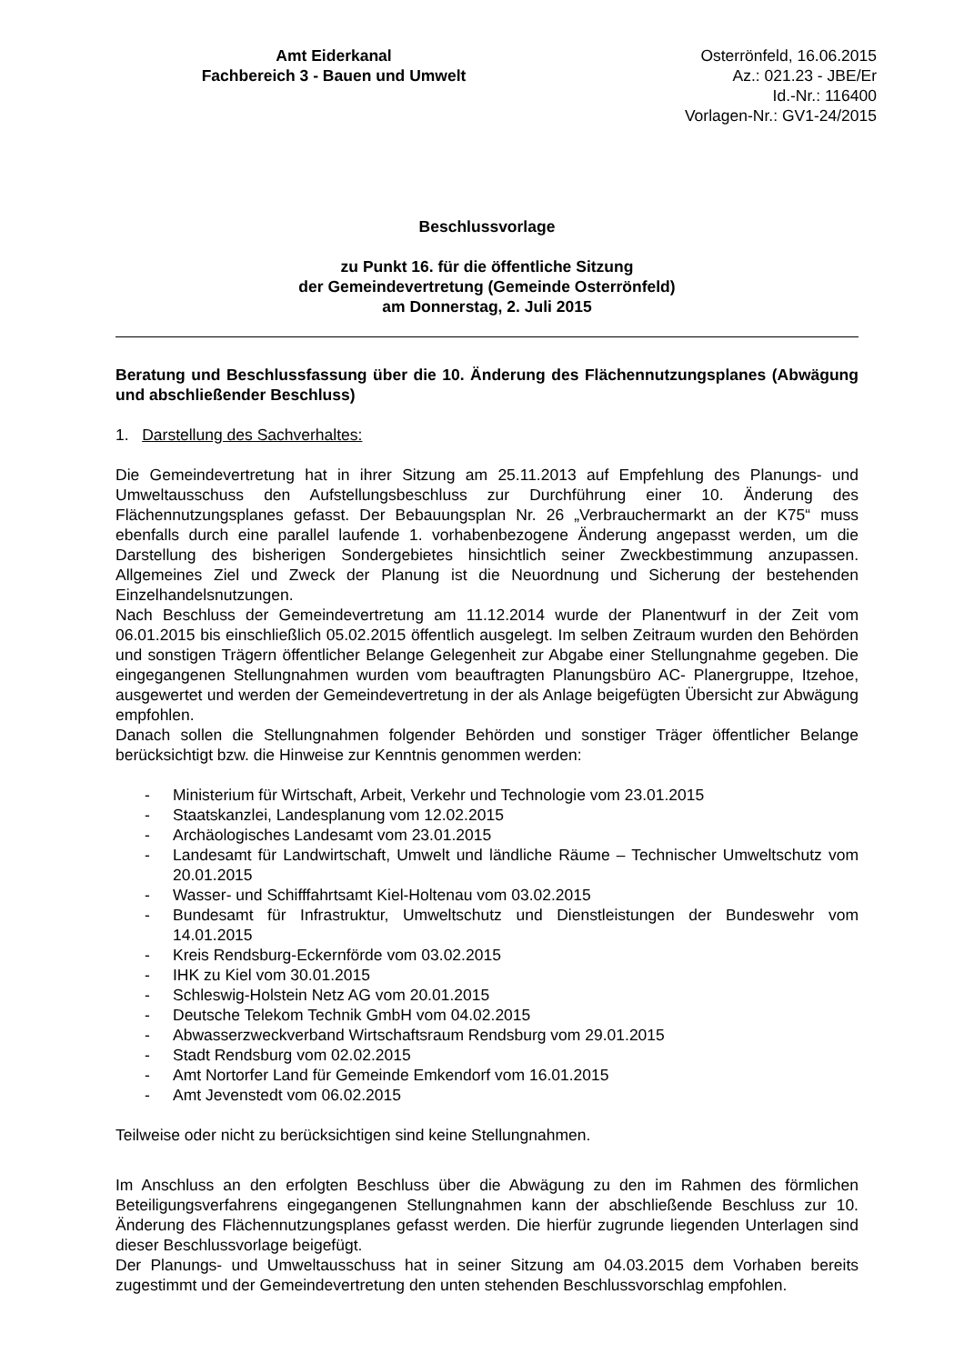Amt Eiderkanal
Fachbereich 3 - Bauen und Umwelt
Osterrönfeld, 16.06.2015
Az.: 021.23 - JBE/Er
Id.-Nr.: 116400
Vorlagen-Nr.: GV1-24/2015
Beschlussvorlage
zu Punkt 16. für die öffentliche Sitzung
der Gemeindevertretung (Gemeinde Osterrönfeld)
am Donnerstag, 2. Juli 2015
Beratung und Beschlussfassung über die 10. Änderung des Flächennutzungsplanes (Abwägung und abschließender Beschluss)
1. Darstellung des Sachverhaltes:
Die Gemeindevertretung hat in ihrer Sitzung am 25.11.2013 auf Empfehlung des Planungs- und Umweltausschuss den Aufstellungsbeschluss zur Durchführung einer 10. Änderung des Flächennutzungsplanes gefasst. Der Bebauungsplan Nr. 26 „Verbrauchermarkt an der K75“ muss ebenfalls durch eine parallel laufende 1. vorhabenbezogene Änderung angepasst werden, um die Darstellung des bisherigen Sondergebietes hinsichtlich seiner Zweckbestimmung anzupassen. Allgemeines Ziel und Zweck der Planung ist die Neuordnung und Sicherung der bestehenden Einzelhandelsnutzungen.
Nach Beschluss der Gemeindevertretung am 11.12.2014 wurde der Planentwurf in der Zeit vom 06.01.2015 bis einschließlich 05.02.2015 öffentlich ausgelegt. Im selben Zeitraum wurden den Behörden und sonstigen Trägern öffentlicher Belange Gelegenheit zur Abgabe einer Stellungnahme gegeben. Die eingegangenen Stellungnahmen wurden vom beauftragten Planungsbüro AC- Planergruppe, Itzehoe, ausgewertet und werden der Gemeindevertretung in der als Anlage beigefügten Übersicht zur Abwägung empfohlen.
Danach sollen die Stellungnahmen folgender Behörden und sonstiger Träger öffentlicher Belange berücksichtigt bzw. die Hinweise zur Kenntnis genommen werden:
- Ministerium für Wirtschaft, Arbeit, Verkehr und Technologie vom 23.01.2015
- Staatskanzlei, Landesplanung vom 12.02.2015
- Archäologisches Landesamt vom 23.01.2015
- Landesamt für Landwirtschaft, Umwelt und ländliche Räume – Technischer Umweltschutz vom 20.01.2015
- Wasser- und Schifffahrtsamt Kiel-Holtenau vom 03.02.2015
- Bundesamt für Infrastruktur, Umweltschutz und Dienstleistungen der Bundeswehr vom 14.01.2015
- Kreis Rendsburg-Eckernförde vom 03.02.2015
- IHK zu Kiel vom 30.01.2015
- Schleswig-Holstein Netz AG vom 20.01.2015
- Deutsche Telekom Technik GmbH vom 04.02.2015
- Abwasserzweckverband Wirtschaftsraum Rendsburg vom 29.01.2015
- Stadt Rendsburg vom 02.02.2015
- Amt Nortorfer Land für Gemeinde Emkendorf vom 16.01.2015
- Amt Jevenstedt vom 06.02.2015
Teilweise oder nicht zu berücksichtigen sind keine Stellungnahmen.
Im Anschluss an den erfolgten Beschluss über die Abwägung zu den im Rahmen des förmlichen Beteiligungsverfahrens eingegangenen Stellungnahmen kann der abschließende Beschluss zur 10. Änderung des Flächennutzungsplanes gefasst werden. Die hierfür zugrunde liegenden Unterlagen sind dieser Beschlussvorlage beigefügt.
Der Planungs- und Umweltausschuss hat in seiner Sitzung am 04.03.2015 dem Vorhaben bereits zugestimmt und der Gemeindevertretung den unten stehenden Beschlussvorschlag empfohlen.